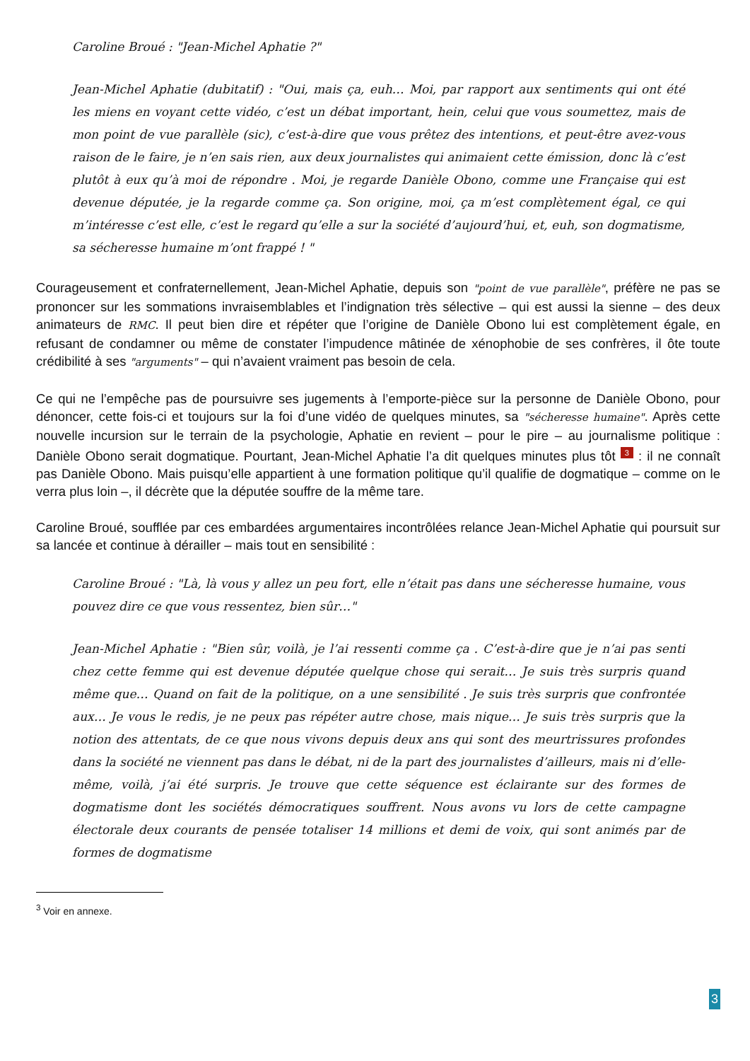Caroline Broué : "Jean-Michel Aphatie ?"
Jean-Michel Aphatie (dubitatif) : "Oui, mais ça, euh… Moi, par rapport aux sentiments qui ont été les miens en voyant cette vidéo, c’est un débat important, hein, celui que vous soumettez, mais de mon point de vue parallèle (sic), c’est-à-dire que vous prêtez des intentions, et peut-être avez-vous raison de le faire, je n’en sais rien, aux deux journalistes qui animaient cette émission, donc là c’est plutôt à eux qu’à moi de répondre . Moi, je regarde Danièle Obono, comme une Française qui est devenue députée, je la regarde comme ça. Son origine, moi, ça m’est complètement égal, ce qui m’intéresse c’est elle, c’est le regard qu’elle a sur la société d’aujourd’hui, et, euh, son dogmatisme, sa sécheresse humaine m’ont frappé ! "
Courageusement et confraternellement, Jean-Michel Aphatie, depuis son "point de vue parallèle", préfère ne pas se prononcer sur les sommations invraisemblables et l’indignation très sélective – qui est aussi la sienne – des deux animateurs de RMC. Il peut bien dire et répéter que l’origine de Danièle Obono lui est complètement égale, en refusant de condamner ou même de constater l’impudence mâtinée de xénophobie de ses confrères, il ôte toute crédibilité à ses "arguments" – qui n’avaient vraiment pas besoin de cela.
Ce qui ne l’empêche pas de poursuivre ses jugements à l’emporte-pièce sur la personne de Danièle Obono, pour dénoncer, cette fois-ci et toujours sur la foi d’une vidéo de quelques minutes, sa "sécheresse humaine". Après cette nouvelle incursion sur le terrain de la psychologie, Aphatie en revient – pour le pire – au journalisme politique : Danièle Obono serait dogmatique. Pourtant, Jean-Michel Aphatie l’a dit quelques minutes plus tôt <sup>3</sup> : il ne connaît pas Danièle Obono. Mais puisqu’elle appartient à une formation politique qu’il qualifie de dogmatique – comme on le verra plus loin –, il décrète que la députée souffre de la même tare.
Caroline Broué, soufflée par ces embardées argumentaires incontrôlées relance Jean-Michel Aphatie qui poursuit sur sa lancée et continue à dérailler – mais tout en sensibilité :
Caroline Broué : "Là, là vous y allez un peu fort, elle n’était pas dans une sécheresse humaine, vous pouvez dire ce que vous ressentez, bien sûr…"
Jean-Michel Aphatie : "Bien sûr, voilà, je l’ai ressenti comme ça . C’est-à-dire que je n’ai pas senti chez cette femme qui est devenue députée quelque chose qui serait… Je suis très surpris quand même que… Quand on fait de la politique, on a une sensibilité . Je suis très surpris que confrontée aux… Je vous le redis, je ne peux pas répéter autre chose, mais nique… Je suis très surpris que la notion des attentats, de ce que nous vivons depuis deux ans qui sont des meurtrissures profondes dans la société ne viennent pas dans le débat, ni de la part des journalistes d’ailleurs, mais ni d’elle-même, voilà, j’ai été surpris. Je trouve que cette séquence est éclairante sur des formes de dogmatisme dont les sociétés démocratiques souffrent. Nous avons vu lors de cette campagne électorale deux courants de pensée totaliser 14 millions et demi de voix, qui sont animés par de formes de dogmatisme
<sup>3</sup> Voir en annexe.
3